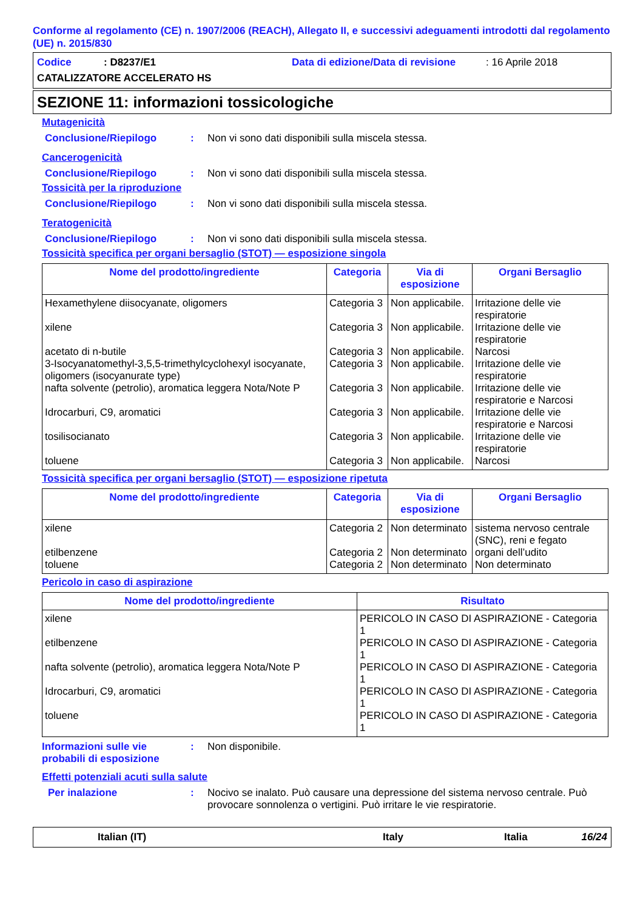Conforme al regolamento (CE) n. 1907/2006 (REACH), Allegato II, e successivi adeguamenti introdotti dal regolamento (UE) n. 2015/830
Codice: D8237/E1 Data di edizione/Data di revisione: 16 Aprile 2018
CATALIZZATORE ACCELERATO HS
SEZIONE 11: informazioni tossicologiche
Mutagenicità
Conclusione/Riepilogo: Non vi sono dati disponibili sulla miscela stessa.
Cancerogenicità
Conclusione/Riepilogo: Non vi sono dati disponibili sulla miscela stessa.
Tossicità per la riproduzione
Conclusione/Riepilogo: Non vi sono dati disponibili sulla miscela stessa.
Teratogenicità
Conclusione/Riepilogo: Non vi sono dati disponibili sulla miscela stessa.
Tossicità specifica per organi bersaglio (STOT) — esposizione singola
| Nome del prodotto/ingrediente | Categoria | Via di esposizione | Organi Bersaglio |
| --- | --- | --- | --- |
| Hexamethylene diisocyanate, oligomers | Categoria 3 | Non applicabile. | Irritazione delle vie respiratorie |
| xilene | Categoria 3 | Non applicabile. | Irritazione delle vie respiratorie |
| acetato di n-butile | Categoria 3 | Non applicabile. | Narcosi |
| 3-Isocyanatomethyl-3,5,5-trimethylcyclohexyl isocyanate, oligomers (isocyanurate type) | Categoria 3 | Non applicabile. | Irritazione delle vie respiratorie |
| nafta solvente (petrolio), aromatica leggera Nota/Note P | Categoria 3 | Non applicabile. | Irritazione delle vie respiratorie e Narcosi |
| Idrocarburi, C9, aromatici | Categoria 3 | Non applicabile. | Irritazione delle vie respiratorie e Narcosi |
| tosilisocianato | Categoria 3 | Non applicabile. | Irritazione delle vie respiratorie |
| toluene | Categoria 3 | Non applicabile. | Narcosi |
Tossicità specifica per organi bersaglio (STOT) — esposizione ripetuta
| Nome del prodotto/ingrediente | Categoria | Via di esposizione | Organi Bersaglio |
| --- | --- | --- | --- |
| xilene | Categoria 2 | Non determinato | sistema nervoso centrale (SNC), reni e fegato |
| etilbenzene | Categoria 2 | Non determinato | organi dell’udito |
| toluene | Categoria 2 | Non determinato | Non determinato |
Pericolo in caso di aspirazione
| Nome del prodotto/ingrediente | Risultato |
| --- | --- |
| xilene | PERICOLO IN CASO DI ASPIRAZIONE - Categoria 1 |
| etilbenzene | PERICOLO IN CASO DI ASPIRAZIONE - Categoria 1 |
| nafta solvente (petrolio), aromatica leggera Nota/Note P | PERICOLO IN CASO DI ASPIRAZIONE - Categoria 1 |
| Idrocarburi, C9, aromatici | PERICOLO IN CASO DI ASPIRAZIONE - Categoria 1 |
| toluene | PERICOLO IN CASO DI ASPIRAZIONE - Categoria 1 |
Informazioni sulle vie probabili di esposizione: Non disponibile.
Effetti potenziali acuti sulla salute
Per inalazione: Nocivo se inalato. Può causare una depressione del sistema nervoso centrale. Può provocare sonnolenza o vertigini. Può irritare le vie respiratorie.
Italian (IT) Italy Italia 16/24